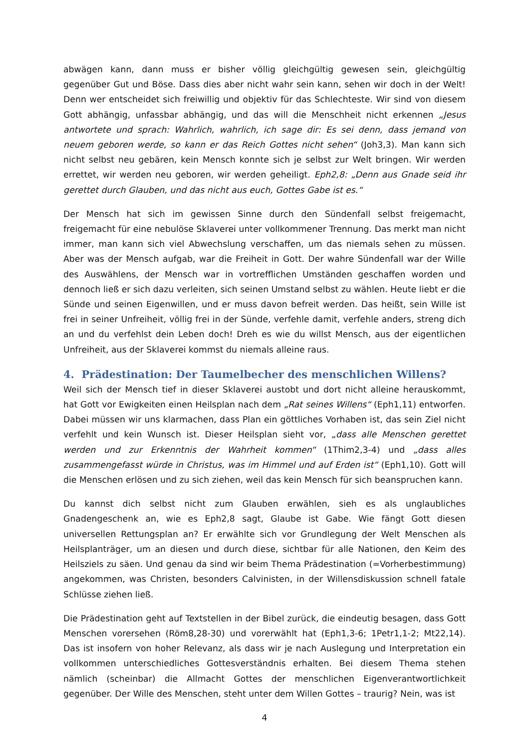abwägen kann, dann muss er bisher völlig gleichgültig gewesen sein, gleichgültig gegenüber Gut und Böse. Dass dies aber nicht wahr sein kann, sehen wir doch in der Welt! Denn wer entscheidet sich freiwillig und objektiv für das Schlechteste. Wir sind von diesem Gott abhängig, unfassbar abhängig, und das will die Menschheit nicht erkennen „Jesus antwortete und sprach: Wahrlich, wahrlich, ich sage dir: Es sei denn, dass jemand von neuem geboren werde, so kann er das Reich Gottes nicht sehen“ (Joh3,3). Man kann sich nicht selbst neu gebären, kein Mensch konnte sich je selbst zur Welt bringen. Wir werden errettet, wir werden neu geboren, wir werden geheiligt. Eph2,8: „Denn aus Gnade seid ihr gerettet durch Glauben, und das nicht aus euch, Gottes Gabe ist es.“
Der Mensch hat sich im gewissen Sinne durch den Sündenfall selbst freigemacht, freigemacht für eine nebulöse Sklaverei unter vollkommener Trennung. Das merkt man nicht immer, man kann sich viel Abwechslung verschaffen, um das niemals sehen zu müssen. Aber was der Mensch aufgab, war die Freiheit in Gott. Der wahre Sündenfall war der Wille des Auswählens, der Mensch war in vortrefflichen Umständen geschaffen worden und dennoch ließ er sich dazu verleiten, sich seinen Umstand selbst zu wählen. Heute liebt er die Sünde und seinen Eigenwillen, und er muss davon befreit werden. Das heißt, sein Wille ist frei in seiner Unfreiheit, völlig frei in der Sünde, verfehle damit, verfehle anders, streng dich an und du verfehlst dein Leben doch! Dreh es wie du willst Mensch, aus der eigentlichen Unfreiheit, aus der Sklaverei kommst du niemals alleine raus.
4. Prädestination: Der Taumelbecher des menschlichen Willens?
Weil sich der Mensch tief in dieser Sklaverei austobt und dort nicht alleine herauskommt, hat Gott vor Ewigkeiten einen Heilsplan nach dem „Rat seines Willens“ (Eph1,11) entworfen. Dabei müssen wir uns klarmachen, dass Plan ein göttliches Vorhaben ist, das sein Ziel nicht verfehlt und kein Wunsch ist. Dieser Heilsplan sieht vor, „dass alle Menschen gerettet werden und zur Erkenntnis der Wahrheit kommen“ (1Thim2,3-4) und „dass alles zusammengefasst würde in Christus, was im Himmel und auf Erden ist“ (Eph1,10). Gott will die Menschen erlösen und zu sich ziehen, weil das kein Mensch für sich beanspruchen kann.
Du kannst dich selbst nicht zum Glauben erwählen, sieh es als unglaubliches Gnadengeschenk an, wie es Eph2,8 sagt, Glaube ist Gabe. Wie fängt Gott diesen universellen Rettungsplan an? Er erwählte sich vor Grundlegung der Welt Menschen als Heilsplanträger, um an diesen und durch diese, sichtbar für alle Nationen, den Keim des Heilsziels zu säen. Und genau da sind wir beim Thema Prädestination (=Vorherbestimmung) angekommen, was Christen, besonders Calvinisten, in der Willensdiskussion schnell fatale Schlüsse ziehen ließ.
Die Prädestination geht auf Textstellen in der Bibel zurück, die eindeutig besagen, dass Gott Menschen vorersehen (Röm8,28-30) und vorerwählt hat (Eph1,3-6; 1Petr1,1-2; Mt22,14). Das ist insofern von hoher Relevanz, als dass wir je nach Auslegung und Interpretation ein vollkommen unterschiedliches Gottesverständnis erhalten. Bei diesem Thema stehen nämlich (scheinbar) die Allmacht Gottes der menschlichen Eigenverantwortlichkeit gegenüber. Der Wille des Menschen, steht unter dem Willen Gottes – traurig? Nein, was ist
4